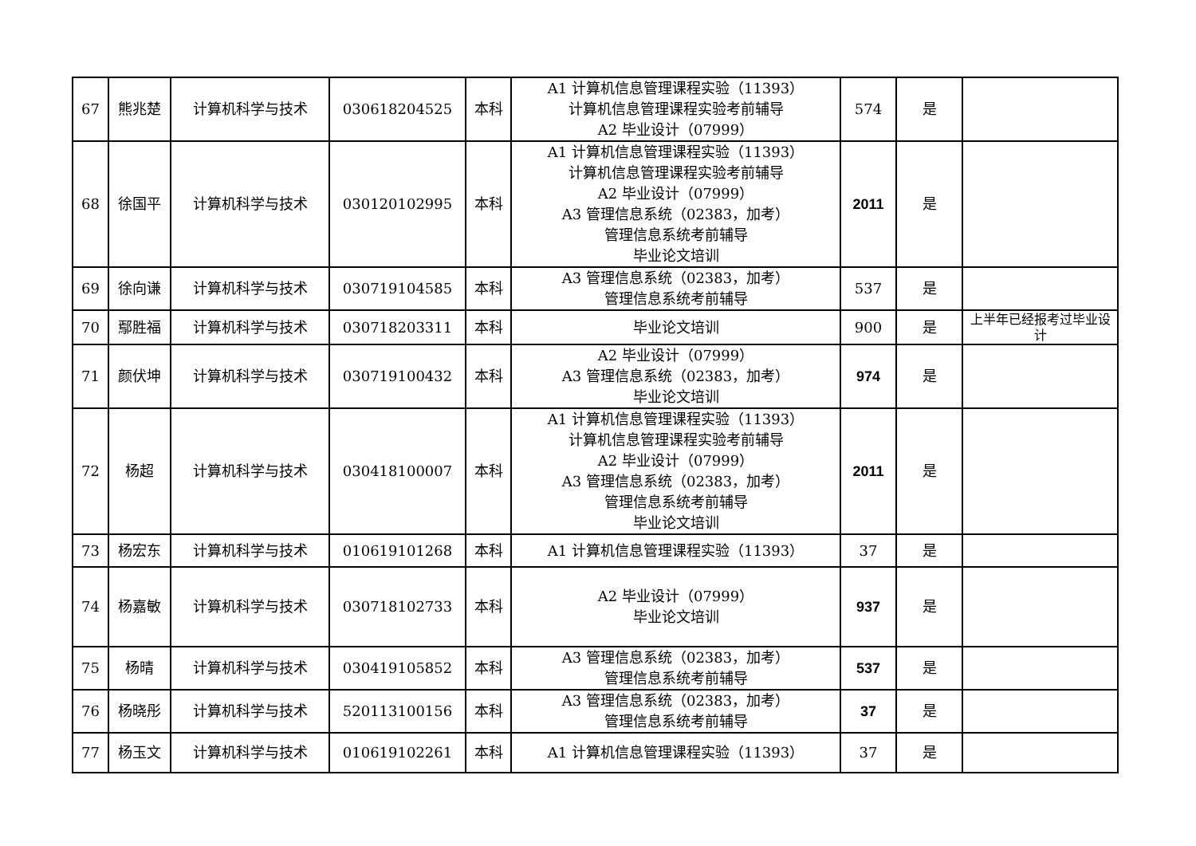| 67 | 熊兆楚 | 计算机科学与技术 | 030618204525 | 本科 | A1 计算机信息管理课程实验（11393） 计算机信息管理课程实验考前辅导 A2 毕业设计（07999） | 574 | 是 | |
| 68 | 徐国平 | 计算机科学与技术 | 030120102995 | 本科 | A1 计算机信息管理课程实验（11393） 计算机信息管理课程实验考前辅导 A2 毕业设计（07999） A3 管理信息系统（02383，加考） 管理信息系统考前辅导 毕业论文培训 | 2011 | 是 | |
| 69 | 徐向谦 | 计算机科学与技术 | 030719104585 | 本科 | A3 管理信息系统（02383，加考） 管理信息系统考前辅导 | 537 | 是 | |
| 70 | 鄢胜福 | 计算机科学与技术 | 030718203311 | 本科 | 毕业论文培训 | 900 | 是 | 上半年已经报考过毕业设计 |
| 71 | 颜伏坤 | 计算机科学与技术 | 030719100432 | 本科 | A2 毕业设计（07999） A3 管理信息系统（02383，加考） 毕业论文培训 | 974 | 是 | |
| 72 | 杨超 | 计算机科学与技术 | 030418100007 | 本科 | A1 计算机信息管理课程实验（11393） 计算机信息管理课程实验考前辅导 A2 毕业设计（07999） A3 管理信息系统（02383，加考） 管理信息系统考前辅导 毕业论文培训 | 2011 | 是 | |
| 73 | 杨宏东 | 计算机科学与技术 | 010619101268 | 本科 | A1 计算机信息管理课程实验（11393） | 37 | 是 | |
| 74 | 杨嘉敏 | 计算机科学与技术 | 030718102733 | 本科 | A2 毕业设计（07999） 毕业论文培训 | 937 | 是 | |
| 75 | 杨晴 | 计算机科学与技术 | 030419105852 | 本科 | A3 管理信息系统（02383，加考） 管理信息系统考前辅导 | 537 | 是 | |
| 76 | 杨晓彤 | 计算机科学与技术 | 520113100156 | 本科 | A3 管理信息系统（02383，加考） 管理信息系统考前辅导 | 37 | 是 | |
| 77 | 杨玉文 | 计算机科学与技术 | 010619102261 | 本科 | A1 计算机信息管理课程实验（11393） | 37 | 是 | |